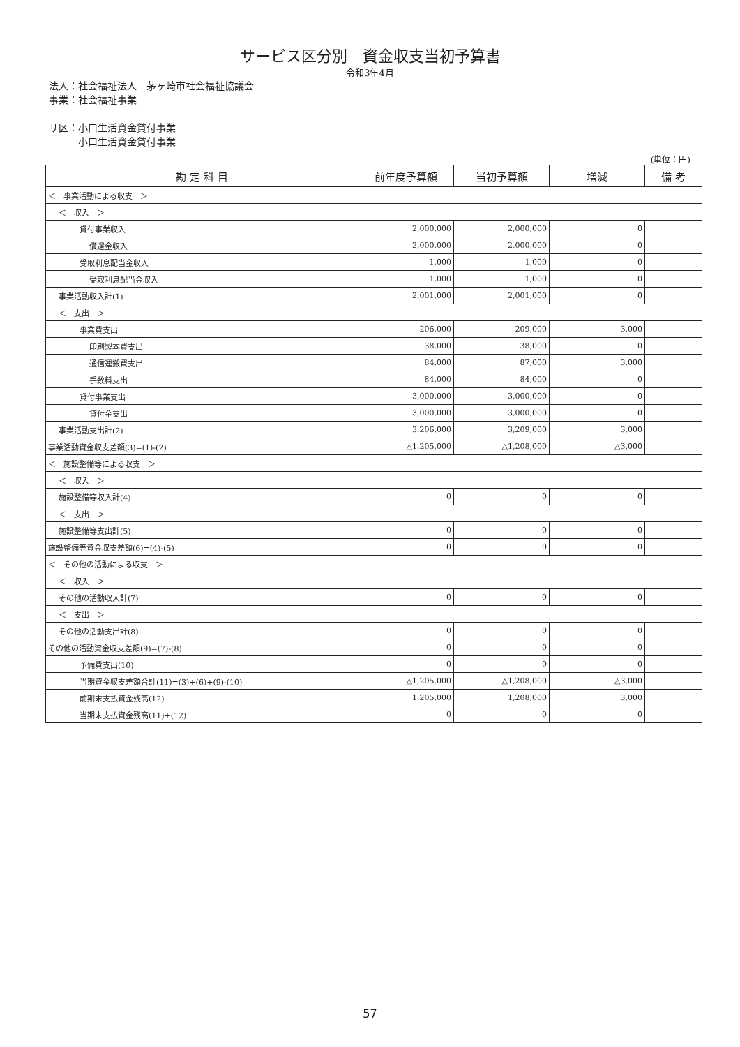サービス区分別　資金収支当初予算書
令和3年4月
法人：社会福祉法人　茅ヶ崎市社会福祉協議会
事業：社会福祉事業
サ区：小口生活資金貸付事業
　　　小口生活資金貸付事業
(単位：円)
| 勘 定 科 目 | 前年度予算額 | 当初予算額 | 増減 | 備 考 |
| --- | --- | --- | --- | --- |
| ＜ 事業活動による収支 ＞ | | | | |
| ＜ 収入 ＞ | | | | |
| 貸付事業収入 | 2,000,000 | 2,000,000 | 0 | |
| 償還金収入 | 2,000,000 | 2,000,000 | 0 | |
| 受取利息配当金収入 | 1,000 | 1,000 | 0 | |
| 受取利息配当金収入 | 1,000 | 1,000 | 0 | |
| 事業活動収入計(1) | 2,001,000 | 2,001,000 | 0 | |
| ＜ 支出 ＞ | | | | |
| 事業費支出 | 206,000 | 209,000 | 3,000 | |
| 印刷製本費支出 | 38,000 | 38,000 | 0 | |
| 通信運搬費支出 | 84,000 | 87,000 | 3,000 | |
| 手数料支出 | 84,000 | 84,000 | 0 | |
| 貸付事業支出 | 3,000,000 | 3,000,000 | 0 | |
| 貸付金支出 | 3,000,000 | 3,000,000 | 0 | |
| 事業活動支出計(2) | 3,206,000 | 3,209,000 | 3,000 | |
| 事業活動資金収支差額(3)=(1)-(2) | △1,205,000 | △1,208,000 | △3,000 | |
| ＜ 施設整備等による収支 ＞ | | | | |
| ＜ 収入 ＞ | | | | |
| 施設整備等収入計(4) | 0 | 0 | 0 | |
| ＜ 支出 ＞ | | | | |
| 施設整備等支出計(5) | 0 | 0 | 0 | |
| 施設整備等資金収支差額(6)=(4)-(5) | 0 | 0 | 0 | |
| ＜ その他の活動による収支 ＞ | | | | |
| ＜ 収入 ＞ | | | | |
| その他の活動収入計(7) | 0 | 0 | 0 | |
| ＜ 支出 ＞ | | | | |
| その他の活動支出計(8) | 0 | 0 | 0 | |
| その他の活動資金収支差額(9)=(7)-(8) | 0 | 0 | 0 | |
| 予備費支出(10) | 0 | 0 | 0 | |
| 当期資金収支差額合計(11)=(3)+(6)+(9)-(10) | △1,205,000 | △1,208,000 | △3,000 | |
| 前期末支払資金残高(12) | 1,205,000 | 1,208,000 | 3,000 | |
| 当期末支払資金残高(11)+(12) | 0 | 0 | 0 | |
57